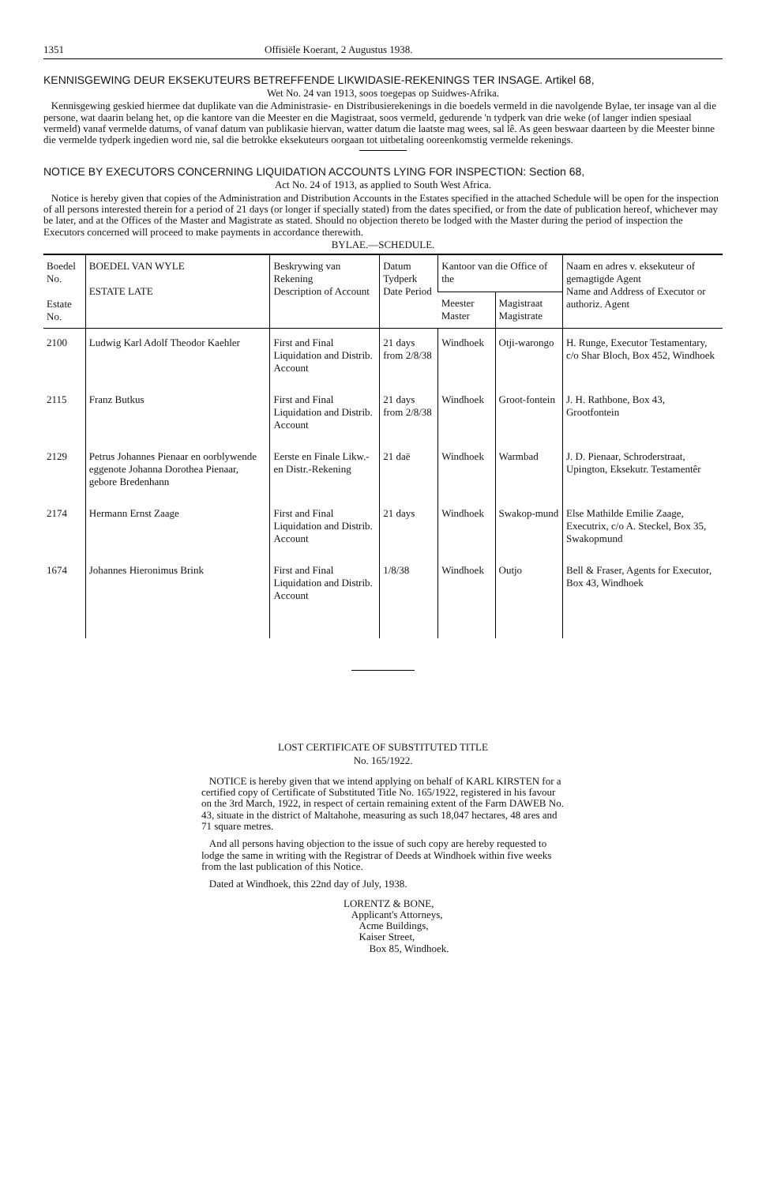1351 Offisiële Koerant, 2 Augustus 1938.
KENNISGEWING DEUR EKSEKUTEURS BETREFFENDE LIKWIDASIE-REKENINGS TER INSAGE. Artikel 68,
Wet No. 24 van 1913, soos toegepas op Suidwes-Afrika.
Kennisgewing geskied hiermee dat duplikate van die Administrasie- en Distribusierekenings in die boedels vermeld in die navolgende Bylae, ter insage van al die persone, wat daarin belang het, op die kantore van die Meester en die Magistraat, soos vermeld, gedurende 'n tydperk van drie weke (of langer indien spesiaal vermeld) vanaf vermelde datums, of vanaf datum van publikasie hiervan, watter datum die laatste mag wees, sal lê. As geen beswaar daarteen by die Meester binne die vermelde tydperk ingedien word nie, sal die betrokke eksekuteurs oorgaan tot uitbetaling ooreenkomstig vermelde rekenings.
NOTICE BY EXECUTORS CONCERNING LIQUIDATION ACCOUNTS LYING FOR INSPECTION: Section 68,
Act No. 24 of 1913, as applied to South West Africa.
Notice is hereby given that copies of the Administration and Distribution Accounts in the Estates specified in the attached Schedule will be open for the inspection of all persons interested therein for a period of 21 days (or longer if specially stated) from the dates specified, or from the date of publication hereof, whichever may be later, and at the Offices of the Master and Magistrate as stated. Should no objection thereto be lodged with the Master during the period of inspection the Executors concerned will proceed to make payments in accordance therewith.
BYLAE.—SCHEDULE.
| Boedel No. Estate No. | BOEDEL VAN WYLE ESTATE LATE | Beskrywing van Rekening Description of Account | Datum Tydperk Date Period | Kantoor van die Office of the | | Naam en adres v. eksekuteur of gemagtigde Agent Name and Address of Executor or authoriz. Agent |
| --- | --- | --- | --- | --- | --- | --- |
| | | | | Meester Master | Magistraat Magistrate | |
| 2100 | Ludwig Karl Adolf Theodor Kaehler | First and Final Liquidation and Distrib. Account | 21 days from 2/8/38 | Windhoek | Otji-warongo | H. Runge, Executor Testamentary, c/o Shar Bloch, Box 452, Windhoek |
| 2115 | Franz Butkus | First and Final Liquidation and Distrib. Account | 21 days from 2/8/38 | Windhoek | Groot-fontein | J. H. Rathbone, Box 43, Grootfontein |
| 2129 | Petrus Johannes Pienaar en oorblywende eggenote Johanna Dorothea Pienaar, gebore Bredenhann | Eerste en Finale Likw.- en Distr.-Rekening | 21 daë | Windhoek | Warmbad | J. D. Pienaar, Schroderstraat, Upington, Eksekutr. Testamentêr |
| 2174 | Hermann Ernst Zaage | First and Final Liquidation and Distrib. Account | 21 days | Windhoek | Swakop-mund | Else Mathilde Emilie Zaage, Executrix, c/o A. Steckel, Box 35, Swakopmund |
| 1674 | Johannes Hieronimus Brink | First and Final Liquidation and Distrib. Account | 1/8/38 | Windhoek | Outjo | Bell & Fraser, Agents for Executor, Box 43, Windhoek |
LOST CERTIFICATE OF SUBSTITUTED TITLE
No. 165/1922.
NOTICE is hereby given that we intend applying on behalf of KARL KIRSTEN for a certified copy of Certificate of Substituted Title No. 165/1922, registered in his favour on the 3rd March, 1922, in respect of certain remaining extent of the Farm DAWEB No. 43, situate in the district of Maltahohe, measuring as such 18,047 hectares, 48 ares and 71 square metres.
And all persons having objection to the issue of such copy are hereby requested to lodge the same in writing with the Registrar of Deeds at Windhoek within five weeks from the last publication of this Notice.
Dated at Windhoek, this 22nd day of July, 1938.
LORENTZ & BONE,
Applicant's Attorneys,
Acme Buildings,
Kaiser Street,
Box 85, Windhoek.